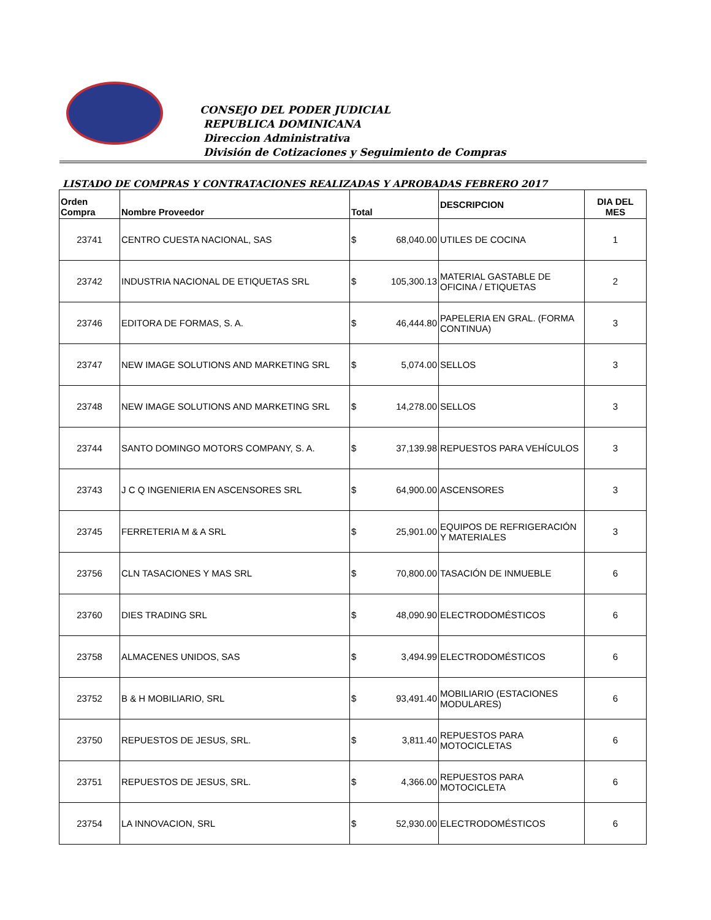CONSEJO DEL PODER JUDICIAL
REPUBLICA DOMINICANA
Direccion Administrativa
División de Cotizaciones y Seguimiento de Compras
LISTADO DE COMPRAS Y CONTRATACIONES REALIZADAS Y APROBADAS FEBRERO 2017
| Orden Compra | Nombre Proveedor | Total | DESCRIPCION | DIA DEL MES |
| --- | --- | --- | --- | --- |
| 23741 | CENTRO CUESTA NACIONAL, SAS | $ 68,040.00 | UTILES DE COCINA | 1 |
| 23742 | INDUSTRIA NACIONAL DE ETIQUETAS SRL | $ 105,300.13 | MATERIAL GASTABLE DE OFICINA / ETIQUETAS | 2 |
| 23746 | EDITORA DE FORMAS, S. A. | $ 46,444.80 | PAPELERIA EN GRAL. (FORMA CONTINUA) | 3 |
| 23747 | NEW IMAGE SOLUTIONS AND MARKETING SRL | $ 5,074.00 | SELLOS | 3 |
| 23748 | NEW IMAGE SOLUTIONS AND MARKETING SRL | $ 14,278.00 | SELLOS | 3 |
| 23744 | SANTO DOMINGO MOTORS COMPANY, S. A. | $ 37,139.98 | REPUESTOS PARA VEHÍCULOS | 3 |
| 23743 | J C Q INGENIERIA EN ASCENSORES SRL | $ 64,900.00 | ASCENSORES | 3 |
| 23745 | FERRETERIA M & A SRL | $ 25,901.00 | EQUIPOS DE REFRIGERACIÓN Y MATERIALES | 3 |
| 23756 | CLN TASACIONES Y MAS SRL | $ 70,800.00 | TASACIÓN DE INMUEBLE | 6 |
| 23760 | DIES TRADING SRL | $ 48,090.90 | ELECTRODOMÉSTICOS | 6 |
| 23758 | ALMACENES UNIDOS, SAS | $ 3,494.99 | ELECTRODOMÉSTICOS | 6 |
| 23752 | B & H MOBILIARIO, SRL | $ 93,491.40 | MOBILIARIO (ESTACIONES MODULARES) | 6 |
| 23750 | REPUESTOS DE JESUS, SRL. | $ 3,811.40 | REPUESTOS PARA MOTOCICLETAS | 6 |
| 23751 | REPUESTOS DE JESUS, SRL. | $ 4,366.00 | REPUESTOS PARA MOTOCICLETA | 6 |
| 23754 | LA INNOVACION, SRL | $ 52,930.00 | ELECTRODOMÉSTICOS | 6 |